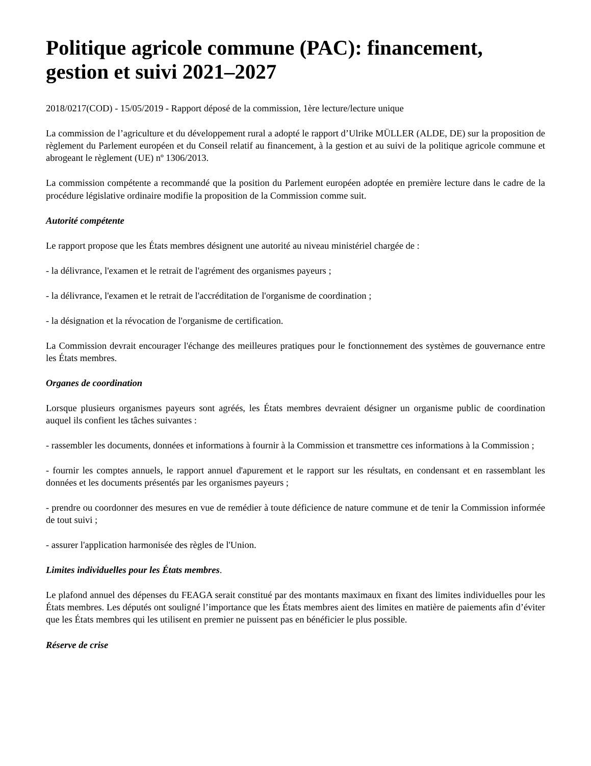Politique agricole commune (PAC): financement, gestion et suivi 2021–2027
2018/0217(COD) - 15/05/2019 - Rapport déposé de la commission, 1ère lecture/lecture unique
La commission de l’agriculture et du développement rural a adopté le rapport d’Ulrike MÜLLER (ALDE, DE) sur la proposition de règlement du Parlement européen et du Conseil relatif au financement, à la gestion et au suivi de la politique agricole commune et abrogeant le règlement (UE) nº 1306/2013.
La commission compétente a recommandé que la position du Parlement européen adoptée en première lecture dans le cadre de la procédure législative ordinaire modifie la proposition de la Commission comme suit.
Autorité compétente
Le rapport propose que les États membres désignent une autorité au niveau ministériel chargée de :
- la délivrance, l'examen et le retrait de l'agrément des organismes payeurs ;
- la délivrance, l'examen et le retrait de l'accréditation de l'organisme de coordination ;
- la désignation et la révocation de l'organisme de certification.
La Commission devrait encourager l'échange des meilleures pratiques pour le fonctionnement des systèmes de gouvernance entre les États membres.
Organes de coordination
Lorsque plusieurs organismes payeurs sont agréés, les États membres devraient désigner un organisme public de coordination auquel ils confient les tâches suivantes :
- rassembler les documents, données et informations à fournir à la Commission et transmettre ces informations à la Commission ;
- fournir les comptes annuels, le rapport annuel d'apurement et le rapport sur les résultats, en condensant et en rassemblant les données et les documents présentés par les organismes payeurs ;
- prendre ou coordonner des mesures en vue de remédier à toute déficience de nature commune et de tenir la Commission informée de tout suivi ;
- assurer l'application harmonisée des règles de l'Union.
Limites individuelles pour les États membres.
Le plafond annuel des dépenses du FEAGA serait constitué par des montants maximaux en fixant des limites individuelles pour les États membres. Les députés ont souligné l’importance que les États membres aient des limites en matière de paiements afin d’éviter que les États membres qui les utilisent en premier ne puissent pas en bénéficier le plus possible.
Réserve de crise